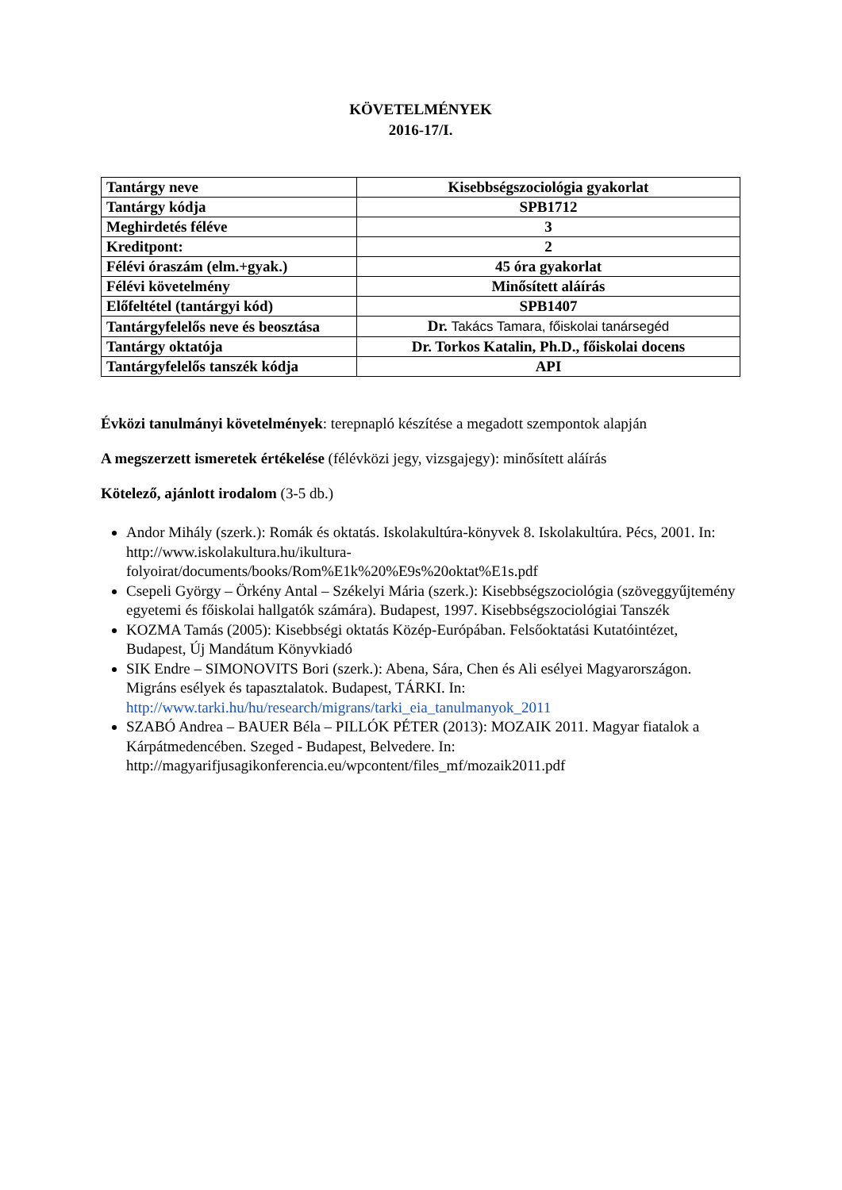KÖVETELMÉNYEK
2016-17/I.
| Tantárgy neve | Kisebbségszociológia gyakorlat |
| Tantárgy kódja | SPB1712 |
| Meghirdetés féléve | 3 |
| Kreditpont: | 2 |
| Félévi óraszám (elm.+gyak.) | 45 óra gyakorlat |
| Félévi követelmény | Minősített aláírás |
| Előfeltétel (tantárgyi kód) | SPB1407 |
| Tantárgyfelelős neve és beosztása | Dr. Takács Tamara, főiskolai tanársegéd |
| Tantárgy oktatója | Dr. Torkos Katalin, Ph.D., főiskolai docens |
| Tantárgyfelelős tanszék kódja | API |
Évközi tanulmányi követelmények: terepnapló készítése a megadott szempontok alapján
A megszerzett ismeretek értékelése (félévközi jegy, vizsgajegy): minősített aláírás
Kötelező, ajánlott irodalom (3-5 db.)
Andor Mihály (szerk.): Romák és oktatás. Iskolakultúra-könyvek 8. Iskolakultúra. Pécs, 2001. In: http://www.iskolakultura.hu/ikultura-folyoirat/documents/books/Rom%E1k%20%E9s%20oktat%E1s.pdf
Csepeli György – Örkény Antal – Székelyi Mária (szerk.): Kisebbségszociológia (szöveggyűjtemény egyetemi és főiskolai hallgatók számára). Budapest, 1997. Kisebbségszociológiai Tanszék
KOZMA Tamás (2005): Kisebbségi oktatás Közép-Európában. Felsőoktatási Kutatóintézet, Budapest, Új Mandátum Könyvkiadó
SIK Endre – SIMONOVITS Bori (szerk.): Abena, Sára, Chen és Ali esélyei Magyarországon. Migráns esélyek és tapasztalatok. Budapest, TÁRKI. In: http://www.tarki.hu/hu/research/migrans/tarki_eia_tanulmanyok_2011
SZABÓ Andrea – BAUER Béla – PILLÓK PÉTER (2013): MOZAIK 2011. Magyar fiatalok a Kárpátmedencében. Szeged - Budapest, Belvedere. In: http://magyarifjusagikonferencia.eu/wpcontent/files_mf/mozaik2011.pdf